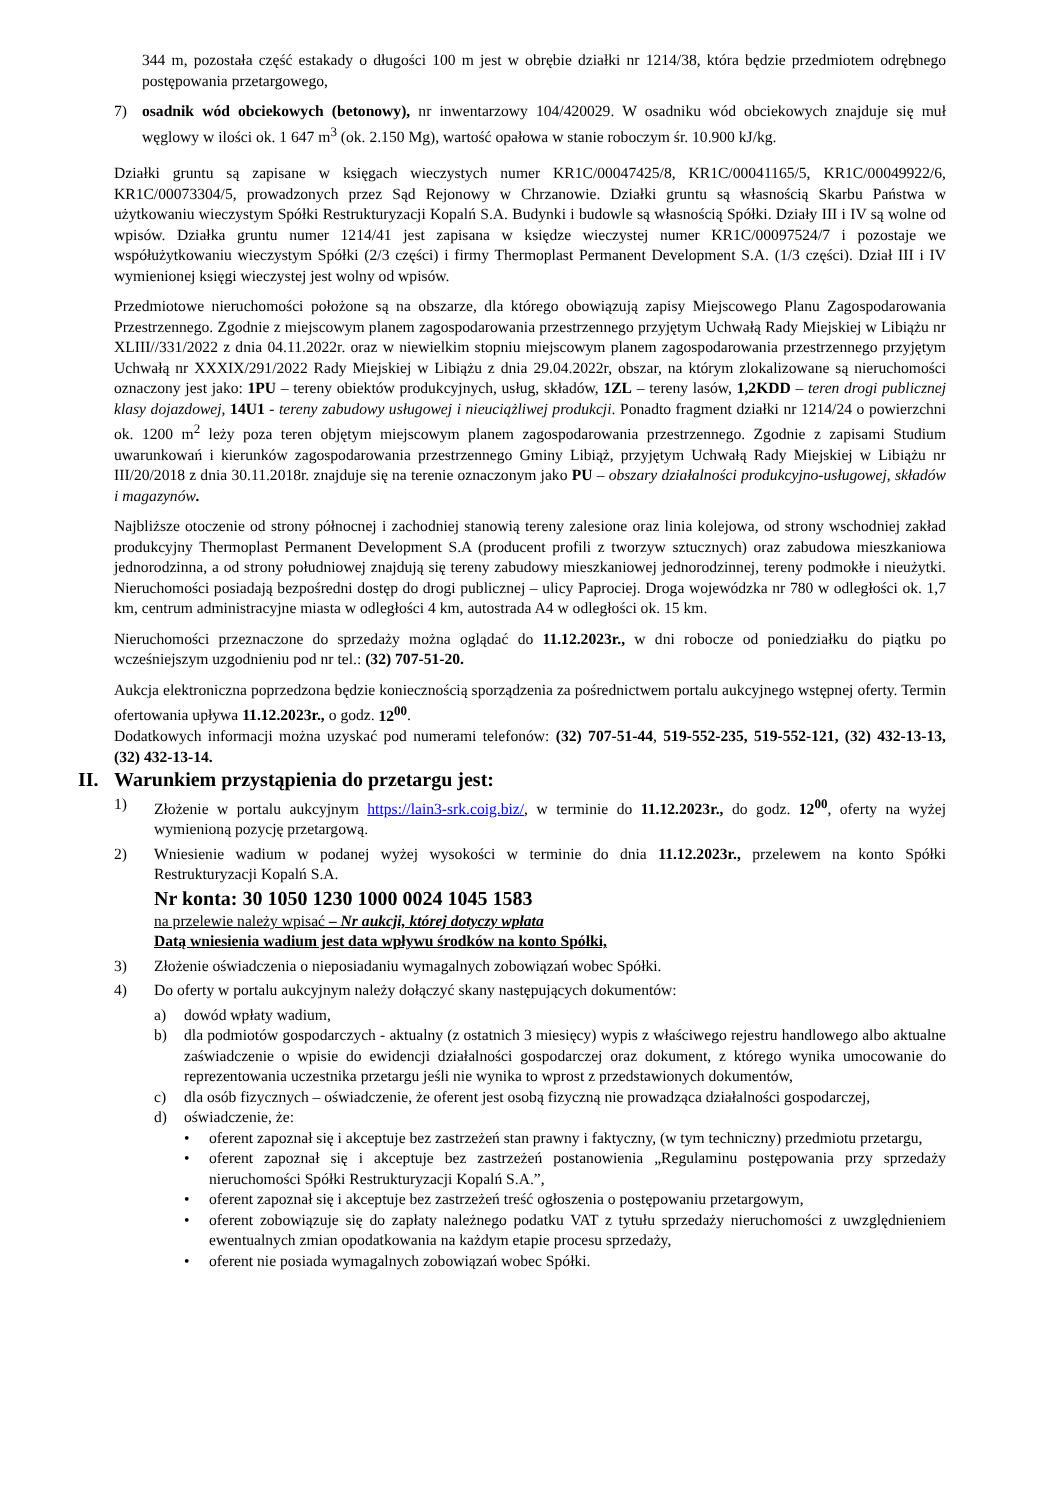344 m, pozostała część estakady o długości 100 m jest w obrębie działki nr 1214/38, która będzie przedmiotem odrębnego postępowania przetargowego,
7) osadnik wód obciekowych (betonowy), nr inwentarzowy 104/420029. W osadniku wód obciekowych znajduje się muł węglowy w ilości ok. 1 647 m<sup>3</sup> (ok. 2.150 Mg), wartość opałowa w stanie roboczym śr. 10.900 kJ/kg.
Działki gruntu są zapisane w księgach wieczystych numer KR1C/00047425/8, KR1C/00041165/5, KR1C/00049922/6, KR1C/00073304/5, prowadzonych przez Sąd Rejonowy w Chrzanowie. Działki gruntu są własnością Skarbu Państwa w użytkowaniu wieczystym Spółki Restrukturyzacji Kopalń S.A. Budynki i budowle są własnością Spółki. Działy III i IV są wolne od wpisów. Działka gruntu numer 1214/41 jest zapisana w księdze wieczystej numer KR1C/00097524/7 i pozostaje we współużytkowaniu wieczystym Spółki (2/3 części) i firmy Thermoplast Permanent Development S.A. (1/3 części). Dział III i IV wymienionej księgi wieczystej jest wolny od wpisów.
Przedmiotowe nieruchomości położone są na obszarze, dla którego obowiązują zapisy Miejscowego Planu Zagospodarowania Przestrzennego. Zgodnie z miejscowym planem zagospodarowania przestrzennego przyjętym Uchwałą Rady Miejskiej w Libiążu nr XLIII//331/2022 z dnia 04.11.2022r. oraz w niewielkim stopniu miejscowym planem zagospodarowania przestrzennego przyjętym Uchwałą nr XXXIX/291/2022 Rady Miejskiej w Libiążu z dnia 29.04.2022r, obszar, na którym zlokalizowane są nieruchomości oznaczony jest jako: 1PU – tereny obiektów produkcyjnych, usług, składów, 1ZL – tereny lasów, 1,2KDD – teren drogi publicznej klasy dojazdowej, 14U1 - tereny zabudowy usługowej i nieuciążliwej produkcji. Ponadto fragment działki nr 1214/24 o powierzchni ok. 1200 m<sup>2</sup> leży poza teren objętym miejscowym planem zagospodarowania przestrzennego. Zgodnie z zapisami Studium uwarunkowań i kierunków zagospodarowania przestrzennego Gminy Libiąż, przyjętym Uchwałą Rady Miejskiej w Libiążu nr III/20/2018 z dnia 30.11.2018r. znajduje się na terenie oznaczonym jako PU – obszary działalności produkcyjno-usługowej, składów i magazynów.
Najbliższe otoczenie od strony północnej i zachodniej stanowią tereny zalesione oraz linia kolejowa, od strony wschodniej zakład produkcyjny Thermoplast Permanent Development S.A (producent profili z tworzyw sztucznych) oraz zabudowa mieszkaniowa jednorodzinna, a od strony południowej znajdują się tereny zabudowy mieszkaniowej jednorodzinnej, tereny podmokłe i nieużytki. Nieruchomości posiadają bezpośredni dostęp do drogi publicznej – ulicy Paprociej. Droga wojewódzka nr 780 w odległości ok. 1,7 km, centrum administracyjne miasta w odległości 4 km, autostrada A4 w odległości ok. 15 km.
Nieruchomości przeznaczone do sprzedaży można oglądać do 11.12.2023r., w dni robocze od poniedziałku do piątku po wcześniejszym uzgodnieniu pod nr tel.: (32) 707-51-20.
Aukcja elektroniczna poprzedzona będzie koniecznością sporządzenia za pośrednictwem portalu aukcyjnego wstępnej oferty. Termin ofertowania upływa 11.12.2023r., o godz. 12<sup>00</sup>.
Dodatkowych informacji można uzyskać pod numerami telefonów: (32) 707-51-44, 519-552-235, 519-552-121, (32) 432-13-13, (32) 432-13-14.
II. Warunkiem przystąpienia do przetargu jest:
1) Złożenie w portalu aukcyjnym https://lain3-srk.coig.biz/, w terminie do 11.12.2023r., do godz. 12<sup>00</sup>, oferty na wyżej wymienioną pozycję przetargową.
2) Wniesienie wadium w podanej wyżej wysokości w terminie do dnia 11.12.2023r., przelewem na konto Spółki Restrukturyzacji Kopalń S.A.
Nr konta: 30 1050 1230 1000 0024 1045 1583
na przelewie należy wpisać – Nr aukcji, której dotyczy wpłata
Datą wniesienia wadium jest data wpływu środków na konto Spółki,
3) Złożenie oświadczenia o nieposiadaniu wymagalnych zobowiązań wobec Spółki.
4) Do oferty w portalu aukcyjnym należy dołączyć skany następujących dokumentów:
a) dowód wpłaty wadium,
b) dla podmiotów gospodarczych - aktualny (z ostatnich 3 miesięcy) wypis z właściwego rejestru handlowego albo aktualne zaświadczenie o wpisie do ewidencji działalności gospodarczej oraz dokument, z którego wynika umocowanie do reprezentowania uczestnika przetargu jeśli nie wynika to wprost z przedstawionych dokumentów,
c) dla osób fizycznych – oświadczenie, że oferent jest osobą fizyczną nie prowadząca działalności gospodarczej,
d) oświadczenie, że:
• oferent zapoznał się i akceptuje bez zastrzeżeń stan prawny i faktyczny, (w tym techniczny) przedmiotu przetargu,
• oferent zapoznał się i akceptuje bez zastrzeżeń postanowienia „Regulaminu postępowania przy sprzedaży nieruchomości Spółki Restrukturyzacji Kopalń S.A.”,
• oferent zapoznał się i akceptuje bez zastrzeżeń treść ogłoszenia o postępowaniu przetargowym,
• oferent zobowiązuje się do zapłaty należnego podatku VAT z tytułu sprzedaży nieruchomości z uwzględnieniem ewentualnych zmian opodatkowania na każdym etapie procesu sprzedaży,
• oferent nie posiada wymagalnych zobowiązań wobec Spółki.